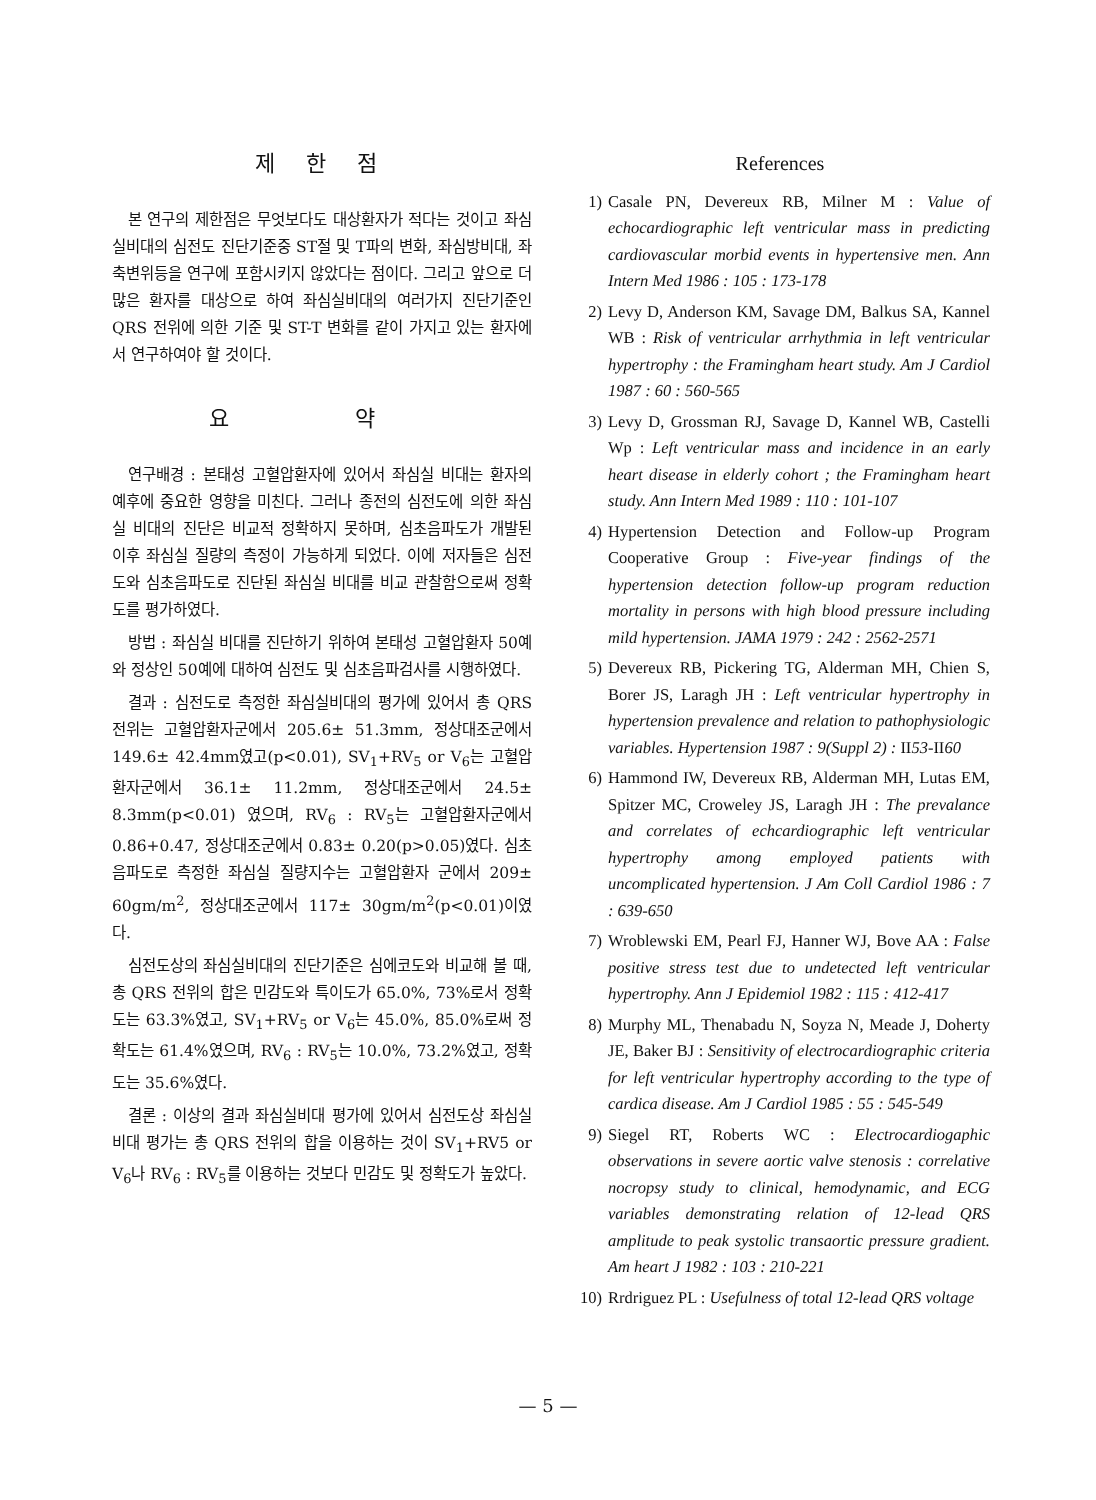제 한 점
본 연구의 제한점은 무엇보다도 대상환자가 적다는 것이고 좌심실비대의 심전도 진단기준중 ST절 및 T파의 변화, 좌심방비대, 좌축변위등을 연구에 포함시키지 않았다는 점이다. 그리고 앞으로 더 많은 환자를 대상으로 하여 좌심실비대의 여러가지 진단기준인 QRS 전위에 의한 기준 및 ST-T 변화를 같이 가지고 있는 환자에서 연구하여야 할 것이다.
요 약
연구배경 : 본태성 고혈압환자에 있어서 좌심실 비대는 환자의 예후에 중요한 영향을 미친다. 그러나 종전의 심전도에 의한 좌심실 비대의 진단은 비교적 정확하지 못하며, 심초음파도가 개발된 이후 좌심실 질량의 측정이 가능하게 되었다. 이에 저자들은 심전도와 심초음파도로 진단된 좌심실 비대를 비교 관찰함으로써 정확도를 평가하였다.
방법 : 좌심실 비대를 진단하기 위하여 본태성 고혈압환자 50예와 정상인 50예에 대하여 심전도 및 심초음파검사를 시행하였다.
결과 : 심전도로 측정한 좌심실비대의 평가에 있어서 총 QRS 전위는 고혈압환자군에서 205.6± 51.3mm, 정상대조군에서 149.6± 42.4mm였고(p<0.01), SV<sub>1</sub>+RV<sub>5</sub> or V<sub>6</sub>는 고혈압환자군에서 36.1± 11.2mm, 정상대조군에서 24.5± 8.3mm(p<0.01) 였으며, RV<sub>6</sub> : RV<sub>5</sub>는 고혈압환자군에서 0.86+0.47, 정상대조군에서 0.83± 0.20(p>0.05)였다. 심초음파도로 측정한 좌심실 질량지수는 고혈압환자 군에서 209± 60gm/m<sup>2</sup>, 정상대조군에서 117± 30gm/m<sup>2</sup>(p<0.01)이였다.
심전도상의 좌심실비대의 진단기준은 심에코도와 비교해 볼 때, 총 QRS 전위의 합은 민감도와 특이도가 65.0%, 73%로서 정확도는 63.3%였고, SV<sub>1</sub>+RV<sub>5</sub> or V<sub>6</sub>는 45.0%, 85.0%로써 정확도는 61.4%였으며, RV<sub>6</sub> : RV<sub>5</sub>는 10.0%, 73.2%였고, 정확도는 35.6%였다.
결론 : 이상의 결과 좌심실비대 평가에 있어서 심전도상 좌심실비대 평가는 총 QRS 전위의 합을 이용하는 것이 SV<sub>1</sub>+RV5 or V<sub>6</sub>나 RV<sub>6</sub> : RV<sub>5</sub>를 이용하는 것보다 민감도 및 정확도가 높았다.
References
1) Casale PN, Devereux RB, Milner M : Value of echocardiographic left ventricular mass in predicting cardiovascular morbid events in hypertensive men. Ann Intern Med 1986 : 105 : 173-178
2) Levy D, Anderson KM, Savage DM, Balkus SA, Kannel WB : Risk of ventricular arrhythmia in left ventricular hypertrophy : the Framingham heart study. Am J Cardiol 1987 : 60 : 560-565
3) Levy D, Grossman RJ, Savage D, Kannel WB, Castelli Wp : Left ventricular mass and incidence in an early heart disease in elderly cohort ; the Framingham heart study. Ann Intern Med 1989 : 110 : 101-107
4) Hypertension Detection and Follow-up Program Cooperative Group : Five-year findings of the hypertension detection follow-up program reduction mortality in persons with high blood pressure including mild hypertension. JAMA 1979 : 242 : 2562-2571
5) Devereux RB, Pickering TG, Alderman MH, Chien S, Borer JS, Laragh JH : Left ventricular hypertrophy in hypertension prevalence and relation to pathophysiologic variables. Hypertension 1987 : 9(Suppl 2) : II53-II60
6) Hammond IW, Devereux RB, Alderman MH, Lutas EM, Spitzer MC, Croweley JS, Laragh JH : The prevalance and correlates of echcardiographic left ventricular hypertrophy among employed patients with uncomplicated hypertension. J Am Coll Cardiol 1986 : 7 : 639-650
7) Wroblewski EM, Pearl FJ, Hanner WJ, Bove AA : False positive stress test due to undetected left ventricular hypertrophy. Ann J Epidemiol 1982 : 115 : 412-417
8) Murphy ML, Thenabadu N, Soyza N, Meade J, Doherty JE, Baker BJ : Sensitivity of electrocardiographic criteria for left ventricular hypertrophy according to the type of cardica disease. Am J Cardiol 1985 : 55 : 545-549
9) Siegel RT, Roberts WC : Electrocardiogaphic observations in severe aortic valve stenosis : correlative nocropsy study to clinical, hemodynamic, and ECG variables demonstrating relation of 12-lead QRS amplitude to peak systolic transaortic pressure gradient. Am heart J 1982 : 103 : 210-221
10) Rrdriguez PL : Usefulness of total 12-lead QRS voltage
— 5 —